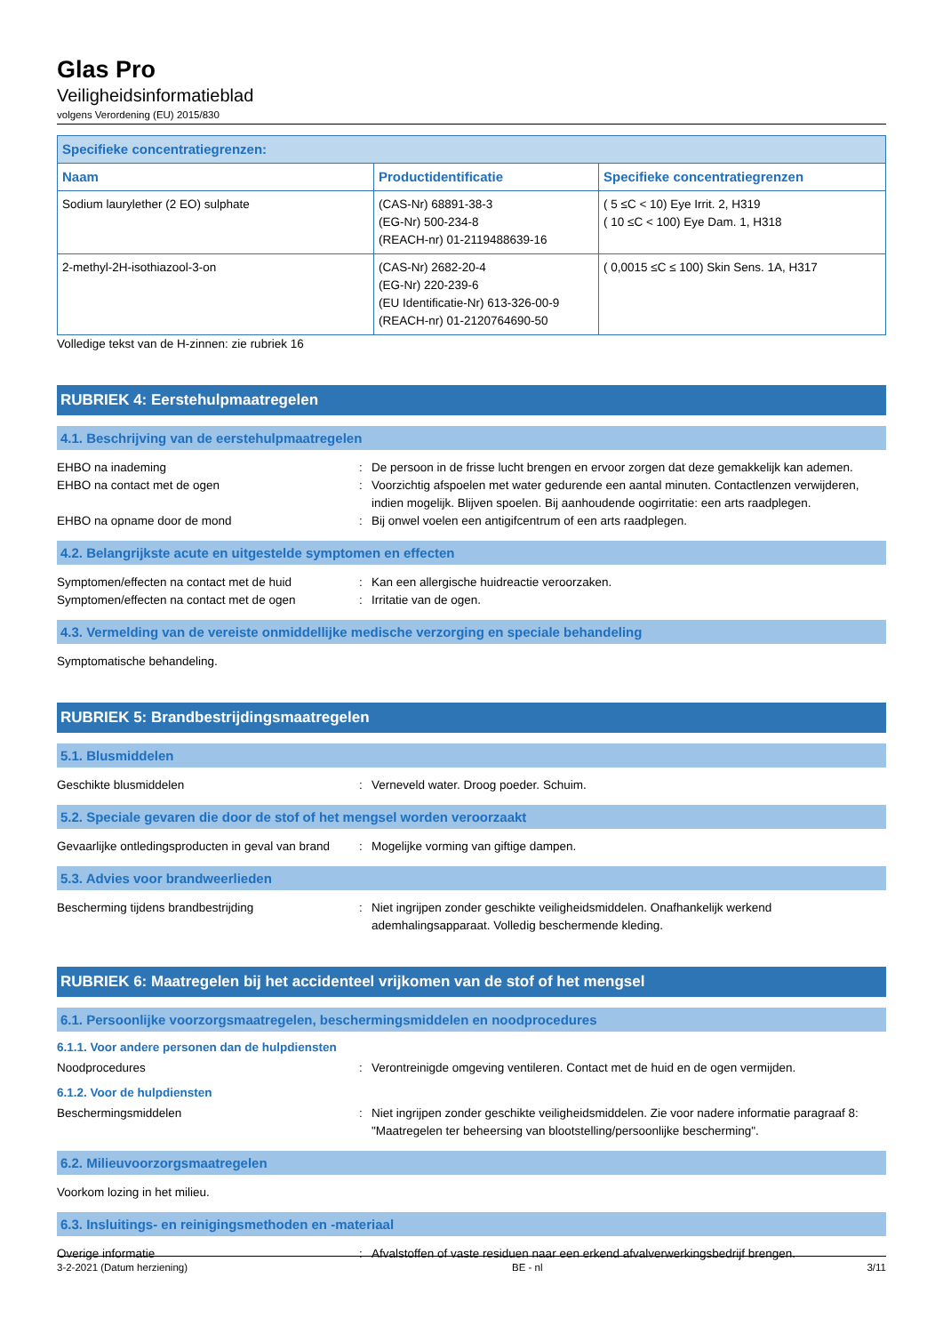Glas Pro
Veiligheidsinformatieblad
volgens Verordening (EU) 2015/830
| Specifieke concentratiegrenzen: | | |
| --- | --- | --- |
| Naam | Productidentificatie | Specifieke concentratiegrenzen |
| Sodium laurylether (2 EO) sulphate | (CAS-Nr) 68891-38-3 (EG-Nr) 500-234-8 (REACH-nr) 01-2119488639-16 | ( 5 ≤C < 10) Eye Irrit. 2, H319 ( 10 ≤C < 100) Eye Dam. 1, H318 |
| 2-methyl-2H-isothiazool-3-on | (CAS-Nr) 2682-20-4 (EG-Nr) 220-239-6 (EU Identificatie-Nr) 613-326-00-9 (REACH-nr) 01-2120764690-50 | ( 0,0015 ≤C ≤ 100) Skin Sens. 1A, H317 |
Volledige tekst van de H-zinnen: zie rubriek 16
RUBRIEK 4: Eerstehulpmaatregelen
4.1. Beschrijving van de eerstehulpmaatregelen
EHBO na inademing: De persoon in de frisse lucht brengen en ervoor zorgen dat deze gemakkelijk kan ademen.
EHBO na contact met de ogen: Voorzichtig afspoelen met water gedurende een aantal minuten. Contactlenzen verwijderen, indien mogelijk. Blijven spoelen. Bij aanhoudende oogirritatie: een arts raadplegen.
EHBO na opname door de mond: Bij onwel voelen een antigifcentrum of een arts raadplegen.
4.2. Belangrijkste acute en uitgestelde symptomen en effecten
Symptomen/effecten na contact met de huid: Kan een allergische huidreactie veroorzaken.
Symptomen/effecten na contact met de ogen: Irritatie van de ogen.
4.3. Vermelding van de vereiste onmiddellijke medische verzorging en speciale behandeling
Symptomatische behandeling.
RUBRIEK 5: Brandbestrijdingsmaatregelen
5.1. Blusmiddelen
Geschikte blusmiddelen: Verneveld water. Droog poeder. Schuim.
5.2. Speciale gevaren die door de stof of het mengsel worden veroorzaakt
Gevaarlijke ontledingsproducten in geval van brand: Mogelijke vorming van giftige dampen.
5.3. Advies voor brandweerlieden
Bescherming tijdens brandbestrijding: Niet ingrijpen zonder geschikte veiligheidsmiddelen. Onafhankelijk werkend ademhalingsapparaat. Volledig beschermende kleding.
RUBRIEK 6: Maatregelen bij het accidenteel vrijkomen van de stof of het mengsel
6.1. Persoonlijke voorzorgsmaatregelen, beschermingsmiddelen en noodprocedures
6.1.1. Voor andere personen dan de hulpdiensten
Noodprocedures: Verontreinigde omgeving ventileren. Contact met de huid en de ogen vermijden.
6.1.2. Voor de hulpdiensten
Beschermingsmiddelen: Niet ingrijpen zonder geschikte veiligheidsmiddelen. Zie voor nadere informatie paragraaf 8: "Maatregelen ter beheersing van blootstelling/persoonlijke bescherming".
6.2. Milieuvoorzorgsmaatregelen
Voorkom lozing in het milieu.
6.3. Insluitings- en reinigingsmethoden en -materiaal
Overige informatie: Afvalstoffen of vaste residuen naar een erkend afvalverwerkingsbedrijf brengen.
3-2-2021 (Datum herziening) BE - nl 3/11